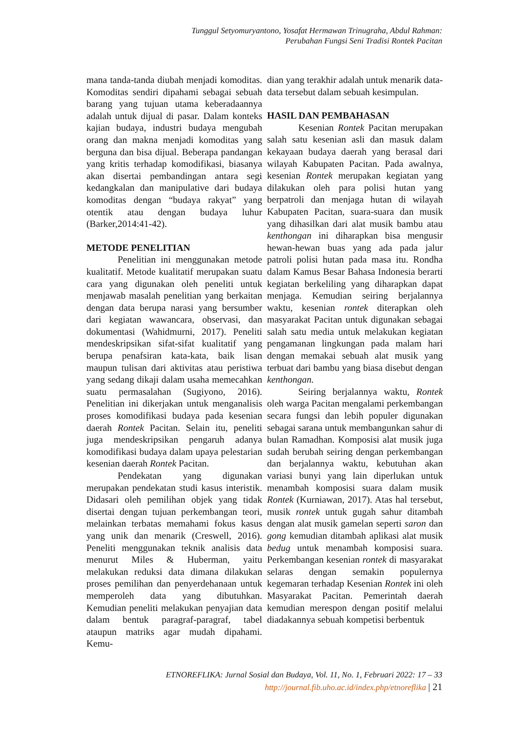Tunggul Setyomuryantono, Yosafat Hermawan Trinugraha, Abdul Rahman:
Perubahan Fungsi Seni Tradisi Rontek Pacitan
mana tanda-tanda diubah menjadi komoditas. Komoditas sendiri dipahami sebagai sebuah barang yang tujuan utama keberadaannya adalah untuk dijual di pasar. Dalam konteks kajian budaya, industri budaya mengubah orang dan makna menjadi komoditas yang berguna dan bisa dijual. Beberapa pandangan yang kritis terhadap komodifikasi, biasanya akan disertai pembandingan antara segi kedangkalan dan manipulative dari budaya komoditas dengan “budaya rakyat” yang otentik atau dengan budaya luhur (Barker,2014:41-42).
METODE PENELITIAN
Penelitian ini menggunakan metode kualitatif. Metode kualitatif merupakan suatu cara yang digunakan oleh peneliti untuk menjawab masalah penelitian yang berkaitan dengan data berupa narasi yang bersumber dari kegiatan wawancara, observasi, dan dokumentasi (Wahidmurni, 2017). Peneliti mendeskripsikan sifat-sifat kualitatif yang berupa penafsiran kata-kata, baik lisan maupun tulisan dari aktivitas atau peristiwa yang sedang dikaji dalam usaha memecahkan suatu permasalahan (Sugiyono, 2016). Penelitian ini dikerjakan untuk menganalisis proses komodifikasi budaya pada kesenian daerah Rontek Pacitan. Selain itu, peneliti juga mendeskripsikan pengaruh adanya komodifikasi budaya dalam upaya pelestarian kesenian daerah Rontek Pacitan.
Pendekatan yang digunakan merupakan pendekatan studi kasus interistik. Didasari oleh pemilihan objek yang tidak disertai dengan tujuan perkembangan teori, melainkan terbatas memahami fokus kasus yang unik dan menarik (Creswell, 2016). Peneliti menggunakan teknik analisis data menurut Miles & Huberman, yaitu melakukan reduksi data dimana dilakukan proses pemilihan dan penyerdehanaan untuk memperoleh data yang dibutuhkan. Kemudian peneliti melakukan penyajian data dalam bentuk paragraf-paragraf, tabel ataupun matriks agar mudah dipahami. Kemu-
dian yang terakhir adalah untuk menarik data-data tersebut dalam sebuah kesimpulan.
HASIL DAN PEMBAHASAN
Kesenian Rontek Pacitan merupakan salah satu kesenian asli dan masuk dalam kekayaan budaya daerah yang berasal dari wilayah Kabupaten Pacitan. Pada awalnya, kesenian Rontek merupakan kegiatan yang dilakukan oleh para polisi hutan yang berpatroli dan menjaga hutan di wilayah Kabupaten Pacitan, suara-suara dan musik yang dihasilkan dari alat musik bambu atau kenthongan ini diharapkan bisa mengusir hewan-hewan buas yang ada pada jalur patroli polisi hutan pada masa itu. Rondha dalam Kamus Besar Bahasa Indonesia berarti kegiatan berkeliling yang diharapkan dapat menjaga. Kemudian seiring berjalannya waktu, kesenian rontek diterapkan oleh masyarakat Pacitan untuk digunakan sebagai salah satu media untuk melakukan kegiatan pengamanan lingkungan pada malam hari dengan memakai sebuah alat musik yang terbuat dari bambu yang biasa disebut dengan kenthongan.
Seiring berjalannya waktu, Rontek oleh warga Pacitan mengalami perkembangan secara fungsi dan lebih populer digunakan sebagai sarana untuk membangunkan sahur di bulan Ramadhan. Komposisi alat musik juga sudah berubah seiring dengan perkembangan dan berjalannya waktu, kebutuhan akan variasi bunyi yang lain diperlukan untuk menambah komposisi suara dalam musik Rontek (Kurniawan, 2017). Atas hal tersebut, musik rontek untuk gugah sahur ditambah dengan alat musik gamelan seperti saron dan gong kemudian ditambah aplikasi alat musik bedug untuk menambah komposisi suara. Perkembangan kesenian rontek di masyarakat selaras dengan semakin populernya kegemaran terhadap Kesenian Rontek ini oleh Masyarakat Pacitan. Pemerintah daerah kemudian merespon dengan positif melalui diadakannya sebuah kompetisi berbentuk
ETNOREFLIKA: Jurnal Sosial dan Budaya, Vol. 11, No. 1, Februari 2022: 17 – 33
http://journal.fib.uho.ac.id/index.php/etnoreflika | 21